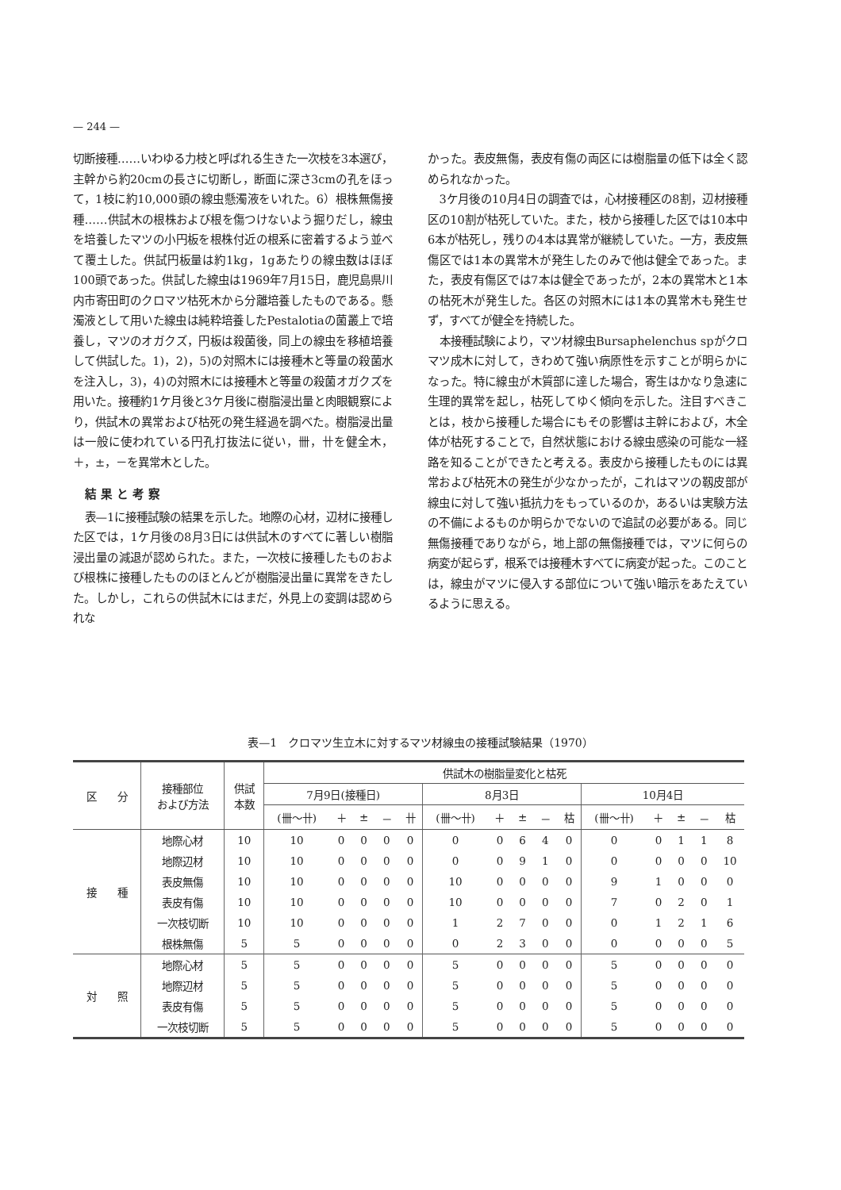— 244 —
切断接種……いわゆる力枝と呼ばれる生きた一次枝を3本選び，主幹から約20cmの長さに切断し，断面に深さ3cmの孔をほって，1枝に約10,000頭の線虫懸濁液をいれた。6）根株無傷接種……供試木の根株および根を傷つけないよう掘りだし，線虫を培養したマツの小円板を根株付近の根系に密着するよう並べて覆土した。供試円板量は約1kg，1gあたりの線虫数はほぼ100頭であった。供試した線虫は1969年7月15日，鹿児島県川内市寄田町のクロマツ枯死木から分離培養したものである。懸濁液として用いた線虫は純粋培養したPestalotiaの菌叢上で培養し，マツのオガクズ，円板は殺菌後，同上の線虫を移植培養して供試した。1)，2)，5)の対照木には接種木と等量の殺菌水を注入し，3)，4)の対照木には接種木と等量の殺菌オガクズを用いた。接種約1ケ月後と3ケ月後に樹脂浸出量と肉眼観察により，供試木の異常および枯死の発生経過を調べた。樹脂浸出量は一般に使われている円孔打抜法に従い，卌，卄を健全木，＋，±，－を異常木とした。
結果と考察
表—1に接種試験の結果を示した。地際の心材，辺材に接種した区では，1ケ月後の8月3日には供試木のすべてに著しい樹脂浸出量の減退が認められた。また，一次枝に接種したものおよび根株に接種したもののほとんどが樹脂浸出量に異常をきたした。しかし，これらの供試木にはまだ，外見上の変調は認められな
かった。表皮無傷，表皮有傷の両区には樹脂量の低下は全く認められなかった。
3ケ月後の10月4日の調査では，心材接種区の8割，辺材接種区の10割が枯死していた。また，枝から接種した区では10本中6本が枯死し，残りの4本は異常が継続していた。一方，表皮無傷区では1本の異常木が発生したのみで他は健全であった。また，表皮有傷区では7本は健全であったが，2本の異常木と1本の枯死木が発生した。各区の対照木には1本の異常木も発生せず，すべてが健全を持続した。
本接種試験により，マツ材線虫Bursaphelenchus spがクロマツ成木に対して，きわめて強い病原性を示すことが明らかになった。特に線虫が木質部に達した場合，寄生はかなり急速に生理的異常を起し，枯死してゆく傾向を示した。注目すべきことは，枝から接種した場合にもその影響は主幹におよび，木全体が枯死することで，自然状態における線虫感染の可能な一経路を知ることができたと考える。表皮から接種したものには異常および枯死木の発生が少なかったが，これはマツの靱皮部が線虫に対して強い抵抗力をもっているのか，あるいは実験方法の不備によるものか明らかでないので追試の必要がある。同じ無傷接種でありながら，地上部の無傷接種では，マツに何らの病変が起らず，根系では接種木すべてに病変が起った。このことは，線虫がマツに侵入する部位について強い暗示をあたえているように思える。
表—1　クロマツ生立木に対するマツ材線虫の接種試験結果（1970）
| 区 分 | 接種部位 および方法 | 供試 本数 | 供試木の樹脂量変化と枯死 | | | | | | | | | | | | | | |
| --- | --- | --- | --- | --- | --- | --- | --- | --- | --- | --- | --- | --- | --- | --- | --- | --- | --- |
| | | | 7月9日(接種日) | | | | | 8月3日 | | | | | 10月4日 | | | | |
| | | | (卌〜卄) | ＋ | ± | － | 卄 | (卌〜卄) | ＋ | ± | － | 枯 | (卌〜卄) | ＋ | ± | － | 枯 |
| 接 種 | 地際心材 | 10 | 10 | 0 | 0 | 0 | 0 | 0 | 0 | 6 | 4 | 0 | 0 | 0 | 1 | 1 | 8 |
| | 地際辺材 | 10 | 10 | 0 | 0 | 0 | 0 | 0 | 0 | 9 | 1 | 0 | 0 | 0 | 0 | 0 | 10 |
| | 表皮無傷 | 10 | 10 | 0 | 0 | 0 | 0 | 10 | 0 | 0 | 0 | 0 | 9 | 1 | 0 | 0 | 0 |
| | 表皮有傷 | 10 | 10 | 0 | 0 | 0 | 0 | 10 | 0 | 0 | 0 | 0 | 7 | 0 | 2 | 0 | 1 |
| | 一次枝切断 | 10 | 10 | 0 | 0 | 0 | 0 | 1 | 2 | 7 | 0 | 0 | 0 | 1 | 2 | 1 | 6 |
| | 根株無傷 | 5 | 5 | 0 | 0 | 0 | 0 | 0 | 2 | 3 | 0 | 0 | 0 | 0 | 0 | 0 | 5 |
| 対 照 | 地際心材 | 5 | 5 | 0 | 0 | 0 | 0 | 5 | 0 | 0 | 0 | 0 | 5 | 0 | 0 | 0 | 0 |
| | 地際辺材 | 5 | 5 | 0 | 0 | 0 | 0 | 5 | 0 | 0 | 0 | 0 | 5 | 0 | 0 | 0 | 0 |
| | 表皮有傷 | 5 | 5 | 0 | 0 | 0 | 0 | 5 | 0 | 0 | 0 | 0 | 5 | 0 | 0 | 0 | 0 |
| | 一次枝切断 | 5 | 5 | 0 | 0 | 0 | 0 | 5 | 0 | 0 | 0 | 0 | 5 | 0 | 0 | 0 | 0 |